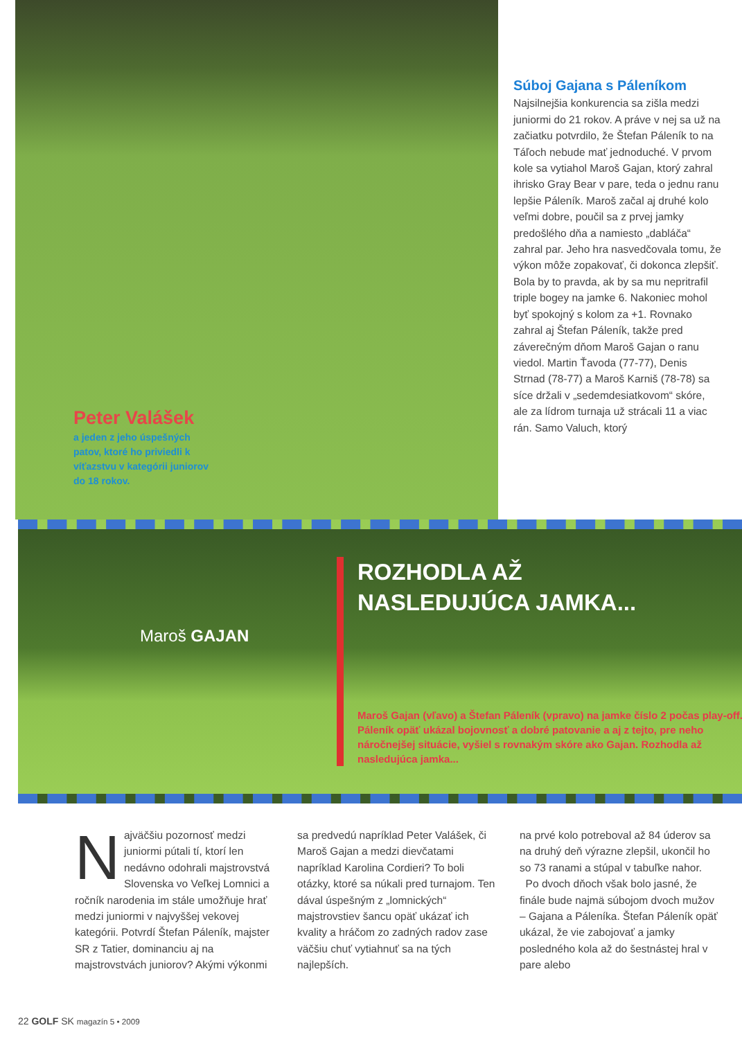Peter Valášek
a jeden z jeho úspešných patov, ktoré ho priviedli k víťazstvu v kategórii juniorov do 18 rokov.
Súboj Gajana s Páleníkom
Najsilnejšia konkurencia sa zišla medzi juniormi do 21 rokov. A práve v nej sa už na začiatku potvrdilo, že Štefan Páleník to na Táľoch nebude mať jednoduché. V prvom kole sa vytiahol Maroš Gajan, ktorý zahral ihrisko Gray Bear v pare, teda o jednu ranu lepšie Páleník. Maroš začal aj druhé kolo veľmi dobre, poučil sa z prvej jamky predošlého dňa a namiesto „dabláča“ zahral par. Jeho hra nasvedčovala tomu, že výkon môže zopakovať, či dokonca zlepšiť. Bola by to pravda, ak by sa mu nepritrafil triple bogey na jamke 6. Nakoniec mohol byť spokojný s kolom za +1. Rovnako zahral aj Štefan Páleník, takže pred záverečným dňom Maroš Gajan o ranu viedol. Martin Ťavoda (77-77), Denis Strnad (78-77) a Maroš Karniš (78-78) sa síce držali v „sedemdesiatkovom“ skóre, ale za lídrom turnaja už strácali 11 a viac rán. Samo Valuch, ktorý
Maroš GAJAN
ROZHODLA AŽ
NASLEDUJÚCA JAMKA...
Maroš Gajan (vľavo) a Štefan Páleník (vpravo) na jamke číslo 2 počas play-off. Páleník opäť ukázal bojovnosť a dobré patovanie a aj z tejto, pre neho náročnejšej situácie, vyšiel s rovnakým skóre ako Gajan. Rozhodla až nasledujúca jamka...
Najväčšiu pozornosť medzi juniormi pútali tí, ktorí len nedávno odohrali majstrovstvá Slovenska vo Veľkej Lomnici a ročník narodenia im stále umožňuje hrať medzi juniormi v najvyššej vekovej kategórii. Potvrdí Štefan Páleník, majster SR z Tatier, dominanciu aj na majstrovstvách juniorov? Akými výkonmi
sa predvedú napríklad Peter Valášek, či Maroš Gajan a medzi dievčatami napríklad Karolina Cordieri? To boli otázky, ktoré sa núkali pred turnajom. Ten dával úspešným z „lomnických“ majstrovstiev šancu opäť ukázať ich kvality a hráčom zo zadných radov zase väčšiu chuť vytiahnuť sa na tých najlepších.
na prvé kolo potreboval až 84 úderov sa na druhý deň výrazne zlepšil, ukončil ho so 73 ranami a stúpal v tabuľke nahor.
Po dvoch dňoch však bolo jasné, že finále bude najmä súbojom dvoch mužov – Gajana a Páleníka. Štefan Páleník opäť ukázal, že vie zabojovať a jamky posledného kola až do šestnástej hral v pare alebo
22 GOLF SK magazín 5 • 2009